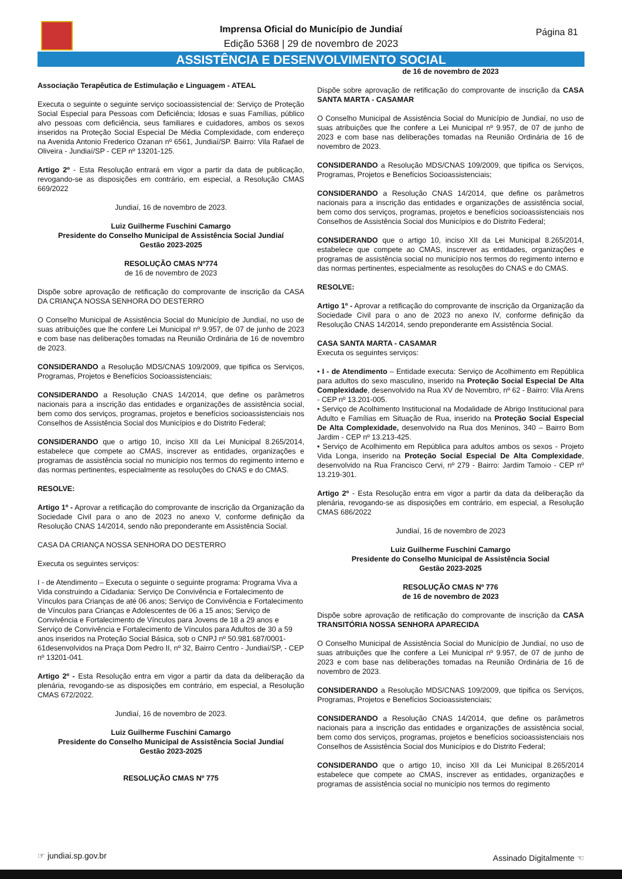Imprensa Oficial do Município de Jundiaí
Edição 5368 | 29 de novembro de 2023
Página 81
ASSISTÊNCIA E DESENVOLVIMENTO SOCIAL
Associação Terapêutica de Estimulação e Linguagem - ATEAL
Executa o seguinte o seguinte serviço socioassistencial de: Serviço de Proteção Social Especial para Pessoas com Deficiência; Idosas e suas Famílias, público alvo pessoas com deficiência, seus familiares e cuidadores, ambos os sexos inseridos na Proteção Social Especial De Média Complexidade, com endereço na Avenida Antonio Frederico Ozanan nº 6561, Jundiaí/SP. Bairro: Vila Rafael de Oliveira - Jundiaí/SP - CEP nº 13201-125.
Artigo 2º - Esta Resolução entrará em vigor a partir da data de publicação, revogando-se as disposições em contrário, em especial, a Resolução CMAS 669/2022
Jundiaí, 16 de novembro de 2023.
Luiz Guilherme Fuschini Camargo
Presidente do Conselho Municipal de Assistência Social Jundiaí
Gestão 2023-2025
RESOLUÇÃO CMAS Nº774
de 16 de novembro de 2023
Dispõe sobre aprovação de retificação do comprovante de inscrição da CASA DA CRIANÇA NOSSA SENHORA DO DESTERRO
O Conselho Municipal de Assistência Social do Município de Jundiaí, no uso de suas atribuições que lhe confere Lei Municipal nº 9.957, de 07 de junho de 2023 e com base nas deliberações tomadas na Reunião Ordinária de 16 de novembro de 2023.
CONSIDERANDO a Resolução MDS/CNAS 109/2009, que tipifica os Serviços, Programas, Projetos e Benefícios Socioassistenciais;
CONSIDERANDO a Resolução CNAS 14/2014, que define os parâmetros nacionais para a inscrição das entidades e organizações de assistência social, bem como dos serviços, programas, projetos e benefícios socioassistenciais nos Conselhos de Assistência Social dos Municípios e do Distrito Federal;
CONSIDERANDO que o artigo 10, inciso XII da Lei Municipal 8.265/2014, estabelece que compete ao CMAS, inscrever as entidades, organizações e programas de assistência social no município nos termos do regimento interno e das normas pertinentes, especialmente as resoluções do CNAS e do CMAS.
RESOLVE:
Artigo 1º - Aprovar a retificação do comprovante de inscrição da Organização da Sociedade Civil para o ano de 2023 no anexo V, conforme definição da Resolução CNAS 14/2014, sendo não preponderante em Assistência Social.
CASA DA CRIANÇA NOSSA SENHORA DO DESTERRO
Executa os seguintes serviços:
I - de Atendimento – Executa o seguinte o seguinte programa: Programa Viva a Vida construindo a Cidadania: Serviço De Convivência e Fortalecimento de Vínculos para Crianças de até 06 anos; Serviço de Convivência e Fortalecimento de Vínculos para Crianças e Adolescentes de 06 a 15 anos; Serviço de Convivência e Fortalecimento de Vínculos para Jovens de 18 a 29 anos e Serviço de Convivência e Fortalecimento de Vínculos para Adultos de 30 a 59 anos inseridos na Proteção Social Básica, sob o CNPJ nº 50.981.687/0001-61desenvolvidos na Praça Dom Pedro II, nº 32, Bairro Centro - Jundiaí/SP, - CEP nº 13201-041.
Artigo 2º - Esta Resolução entra em vigor a partir da data da deliberação da plenária, revogando-se as disposições em contrário, em especial, a Resolução CMAS 672/2022.
Jundiaí, 16 de novembro de 2023.
Luiz Guilherme Fuschini Camargo
Presidente do Conselho Municipal de Assistência Social Jundiaí
Gestão 2023-2025
RESOLUÇÃO CMAS Nº 775
de 16 de novembro de 2023
Dispõe sobre aprovação de retificação do comprovante de inscrição da CASA SANTA MARTA - CASAMAR
O Conselho Municipal de Assistência Social do Município de Jundiaí, no uso de suas atribuições que lhe confere a Lei Municipal nº 9.957, de 07 de junho de 2023 e com base nas deliberações tomadas na Reunião Ordinária de 16 de novembro de 2023.
CONSIDERANDO a Resolução MDS/CNAS 109/2009, que tipifica os Serviços, Programas, Projetos e Benefícios Socioassistenciais;
CONSIDERANDO a Resolução CNAS 14/2014, que define os parâmetros nacionais para a inscrição das entidades e organizações de assistência social, bem como dos serviços, programas, projetos e benefícios socioassistenciais nos Conselhos de Assistência Social dos Municípios e do Distrito Federal;
CONSIDERANDO que o artigo 10, inciso XII da Lei Municipal 8.265/2014, estabelece que compete ao CMAS, inscrever as entidades, organizações e programas de assistência social no município nos termos do regimento interno e das normas pertinentes, especialmente as resoluções do CNAS e do CMAS.
RESOLVE:
Artigo 1º - Aprovar a retificação do comprovante de inscrição da Organização da Sociedade Civil para o ano de 2023 no anexo IV, conforme definição da Resolução CNAS 14/2014, sendo preponderante em Assistência Social.
CASA SANTA MARTA - CASAMAR
Executa os seguintes serviços:
• I - de Atendimento – Entidade executa: Serviço de Acolhimento em República para adultos do sexo masculino, inserido na Proteção Social Especial De Alta Complexidade, desenvolvido na Rua XV de Novembro, nº 62 - Bairro: Vila Arens - CEP nº 13.201-005.
• Serviço de Acolhimento Institucional na Modalidade de Abrigo Institucional para Adulto e Famílias em Situação de Rua, inserido na Proteção Social Especial De Alta Complexidade, desenvolvido na Rua dos Meninos, 340 – Bairro Bom Jardim - CEP nº 13.213-425.
• Serviço de Acolhimento em República para adultos ambos os sexos - Projeto Vida Longa, inserido na Proteção Social Especial De Alta Complexidade, desenvolvido na Rua Francisco Cervi, nº 279 - Bairro: Jardim Tamoio - CEP nº 13.219-301.
Artigo 2º - Esta Resolução entra em vigor a partir da data da deliberação da plenária, revogando-se as disposições em contrário, em especial, a Resolução CMAS 686/2022
Jundiaí, 16 de novembro de 2023
Luiz Guilherme Fuschini Camargo
Presidente do Conselho Municipal de Assistência Social
Gestão 2023-2025
RESOLUÇÃO CMAS Nº 776
de 16 de novembro de 2023
Dispõe sobre aprovação de retificação do comprovante de inscrição da CASA TRANSITÓRIA NOSSA SENHORA APARECIDA
O Conselho Municipal de Assistência Social do Município de Jundiaí, no uso de suas atribuições que lhe confere a Lei Municipal nº 9.957, de 07 de junho de 2023 e com base nas deliberações tomadas na Reunião Ordinária de 16 de novembro de 2023.
CONSIDERANDO a Resolução MDS/CNAS 109/2009, que tipifica os Serviços, Programas, Projetos e Benefícios Socioassistenciais;
CONSIDERANDO a Resolução CNAS 14/2014, que define os parâmetros nacionais para a inscrição das entidades e organizações de assistência social, bem como dos serviços, programas, projetos e benefícios socioassistenciais nos Conselhos de Assistência Social dos Municípios e do Distrito Federal;
CONSIDERANDO que o artigo 10, inciso XII da Lei Municipal 8.265/2014 estabelece que compete ao CMAS, inscrever as entidades, organizações e programas de assistência social no município nos termos do regimento
☞ jundiai.sp.gov.br Assinado Digitalmente ☜